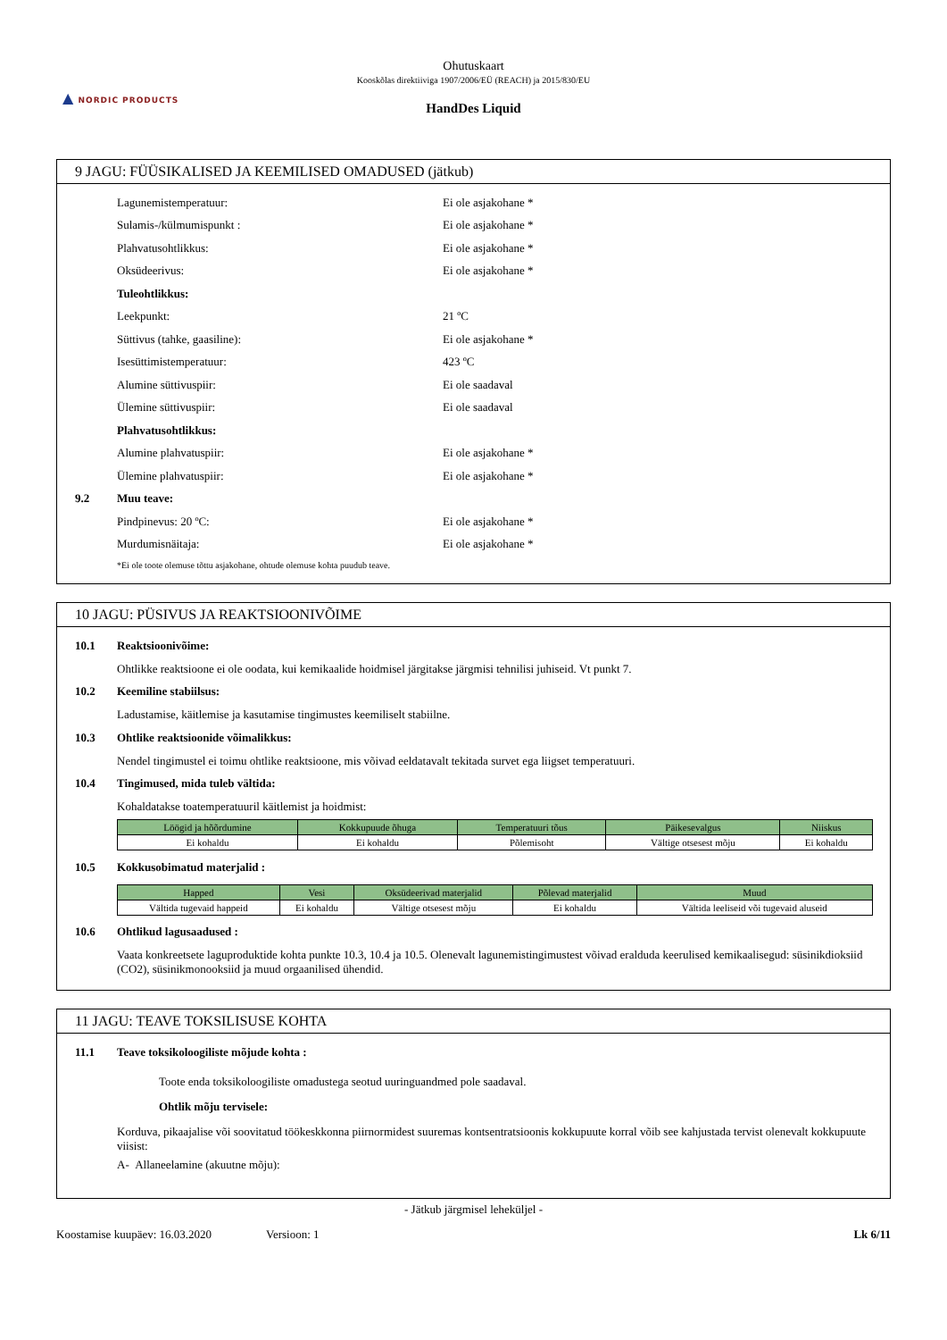▲ NORDIC PRODUCTS
Ohutuskaart
Kooskõlas direktiiviga 1907/2006/EÜ (REACH) ja 2015/830/EU
HandDes Liquid
9 JAGU: FÜÜSIKALISED JA KEEMILISED OMADUSED (jätkub)
Lagunemistemperatuur: Ei ole asjakohane *
Sulamis-/külmumispunkt : Ei ole asjakohane *
Plahvatusohtlikkus: Ei ole asjakohane *
Oksüdeerivus: Ei ole asjakohane *
Tuleohtlikkus:
Leekpunkt: 21 ºC
Süttivus (tahke, gaasiline): Ei ole asjakohane *
Isesüttimistemperatuur: 423 ºC
Alumine süttivuspiir: Ei ole saadaval
Ülemine süttivuspiir: Ei ole saadaval
Plahvatusohtlikkus:
Alumine plahvatuspiir: Ei ole asjakohane *
Ülemine plahvatuspiir: Ei ole asjakohane *
9.2 Muu teave:
Pindpinevus: 20 ºC: Ei ole asjakohane *
Murdumisnäitaja: Ei ole asjakohane *
*Ei ole toote olemuse tõttu asjakohane, ohtude olemuse kohta puudub teave.
10 JAGU: PÜSIVUS JA REAKTSIOONIVÕIME
10.1 Reaktsioonivõime:
Ohtlikke reaktsioone ei ole oodata, kui kemikaalide hoidmisel järgitakse järgmisi tehnilisi juhiseid. Vt punkt 7.
10.2 Keemiline stabiilsus:
Ladustamise, käitlemise ja kasutamise tingimustes keemiliselt stabiilne.
10.3
Ohtlike reaktsioonide võimalikkus:
Nendel tingimustel ei toimu ohtlike reaktsioone, mis võivad eeldatavalt tekitada survet ega liigset temperatuuri.
10.4
Tingimused, mida tuleb vältida:
Kohaldatakse toatemperatuuril käitlemist ja hoidmist:
| Löögid ja hõõrdumine | Kokkupuude õhuga | Temperatuuri tõus | Päikesevalgus | Niiskus |
| --- | --- | --- | --- | --- |
| Ei kohaldu | Ei kohaldu | Põlemisoht | Vältige otsesest mõju | Ei kohaldu |
10.5 Kokkusobimatud materjalid :
| Happed | Vesi | Oksüdeerivad materjalid | Põlevad materjalid | Muud |
| --- | --- | --- | --- | --- |
| Vältida tugevaid happeid | Ei kohaldu | Vältige otsesest mõju | Ei kohaldu | Vältida leeliseid või tugevaid aluseid |
10.6 Ohtlikud lagusaadused :
Vaata konkreetsete laguproduktide kohta punkte 10.3, 10.4 ja 10.5. Olenevalt lagunemistingimustest võivad eralduda keerulised kemikaalisegud: süsinikdioksiid (CO2), süsinikmonooksiid ja muud orgaanilised ühendid.
11 JAGU: TEAVE TOKSILISUSE KOHTA
11.1
Teave toksikoloogiliste mõjude kohta :
Toote enda toksikoloogiliste omadustega seotud uuringuandmed pole saadaval.
Ohtlik mõju tervisele:
Korduva, pikaajalise või soovitatud töökeskkonna piirnormidest suuremas kontsentratsioonis kokkupuute korral võib see kahjustada tervist olenevalt kokkupuute viisist:
A- Allaneelamine (akuutne mõju):
- Jätkub järgmisel leheküljel -
Koostamise kuupäev: 16.03.2020 Versioon: 1 Lk 6/11